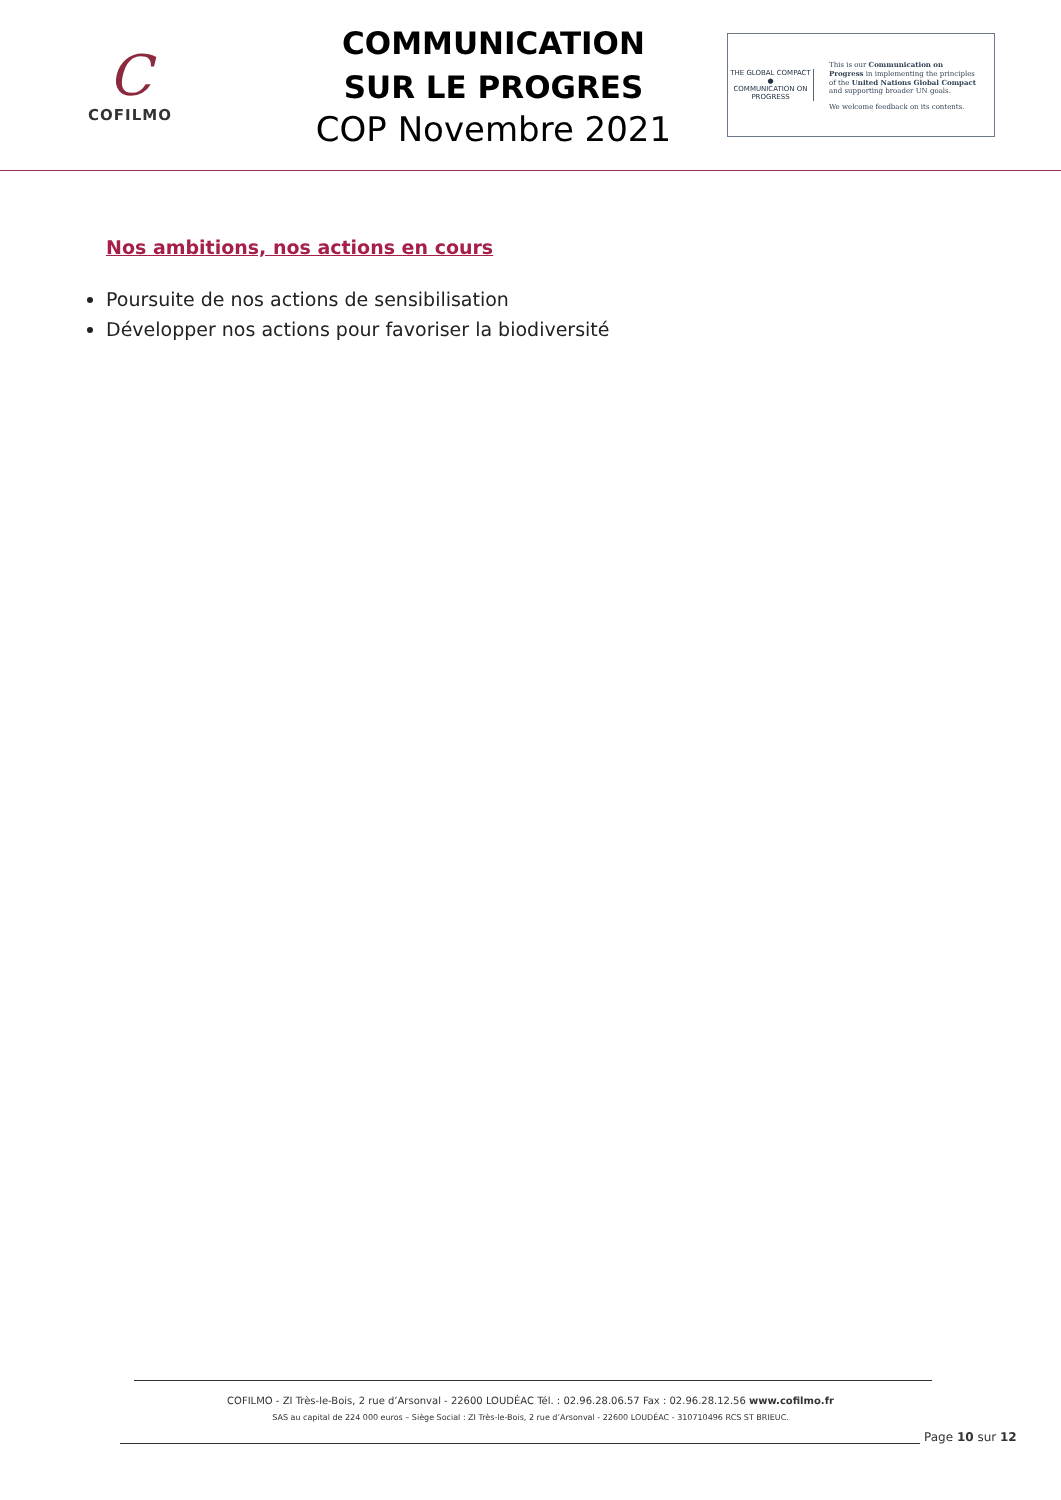C
COFILMO
COMMUNICATION
SUR LE PROGRES
COP Novembre 2021
THE GLOBAL COMPACT
●
COMMUNICATION ON PROGRESS
This is our Communication on Progress in implementing the principles of the United Nations Global Compact and supporting broader UN goals.
We welcome feedback on its contents.
Nos ambitions, nos actions en cours
Poursuite de nos actions de sensibilisation
Développer nos actions pour favoriser la biodiversité
COFILMO - ZI Très-le-Bois, 2 rue d’Arsonval - 22600 LOUDÉAC Tél. : 02.96.28.06.57 Fax : 02.96.28.12.56 www.cofilmo.fr
SAS au capital de 224 000 euros – Siège Social : ZI Très-le-Bois, 2 rue d’Arsonval - 22600 LOUDÉAC - 310710496 RCS ST BRIEUC.
Page 10 sur 12